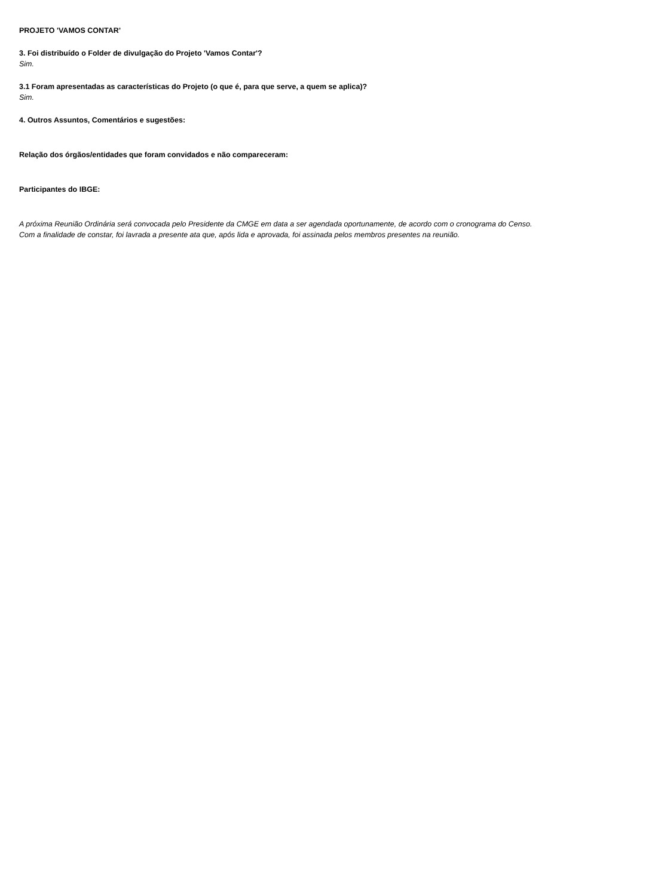PROJETO 'VAMOS CONTAR'
3. Foi distribuído o Folder de divulgação do Projeto 'Vamos Contar'?
Sim.
3.1 Foram apresentadas as características do Projeto (o que é, para que serve, a quem se aplica)?
Sim.
4. Outros Assuntos, Comentários e sugestões:
Relação dos órgãos/entidades que foram convidados e não compareceram:
Participantes do IBGE:
A próxima Reunião Ordinária será convocada pelo Presidente da CMGE em data a ser agendada oportunamente, de acordo com o cronograma do Censo.
Com a finalidade de constar, foi lavrada a presente ata que, após lida e aprovada, foi assinada pelos membros presentes na reunião.